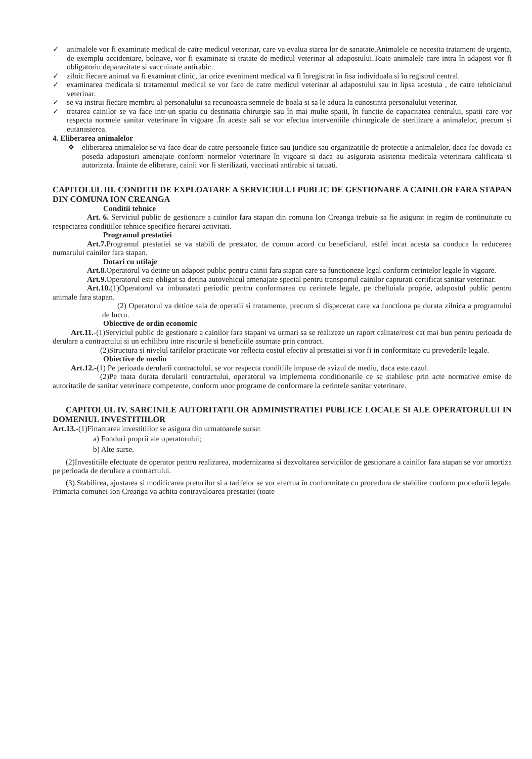✓ animalele vor fi examinate medical de catre medicul veterinar, care va evalua starea lor de sanatate.Animalele ce necesita tratament de urgenta, de exemplu accidentare, bolnave, vor fi examinate si tratate de medicul veterinar al adapostului.Toate animalele care intra în adapost vor fi obligatoriu deparazitate si vaccninate antirabic.
✓ zilnic fiecare animal va fi examinat clinic, iar orice eveniment medical va fi înregistrat în fisa individuala si în registrul central.
✓ examinarea medicala si tratamentul medical se vor face de catre medicul veterinar al adapostului sau in lipsa acestuia , de catre tehnicianul veterinar.
✓ se va instrui fiecare membru al personalului sa recunoasca semnele de boala si sa le aduca la cunostinta personalului veterinar.
✓ tratarea cainilor se va face intr-un spatiu cu destinatia chirurgie sau în mai multe spatii, în functie de capacitatea centrului, spatii care vor respecta normele sanitar veterinare în vigoare .În aceste sali se vor efectua interventiile chirurgicale de sterilizare a animalelor, precum si eutanasierea.
4. Eliberarea animalelor
❖ eliberarea animalelor se va face doar de catre persoanele fizice sau juridice sau organizatiile de protectie a animalelor, daca fac dovada ca poseda adaposturi amenajate conform normelor veterinare în vigoare si daca au asigurata asistenta medicala veterinara calificata si autorizata. Înainte de eliberare, cainii vor fi sterilizati, vaccinati antirabic si tatuati.
CAPITOLUL III. CONDITII DE EXPLOATARE A SERVICIULUI PUBLIC DE GESTIONARE A CAINILOR FARA STAPAN DIN COMUNA ION CREANGA
Conditii tehnice
Art. 6. Serviciul public de gestionare a cainilor fara stapan din comuna Ion Creanga trebuie sa fie asigurat in regim de continuitate cu respectarea conditiilor tehnice specifice fiecarei activitati.
Programul prestatiei
Art.7. Programul prestatiei se va stabili de prestator, de comun acord cu beneficiarul, astfel incat acesta sa conduca la reducerea numarului cainilor fara stapan.
Dotari cu utilaje
Art.8. Operatorul va detine un adapost public pentru cainii fara stapan care sa functioneze legal conform cerintelor legale în vigoare.
Art.9. Operatorul este obligat sa detina autovehicul amenajate special pentru transportul cainilor capturati certificat sanitar veterinar.
Art.10.(1)Operatorul va imbunatati periodic pentru conformarea cu cerintele legale, pe cheltuiala proprie, adapostul public pentru animale fara stapan.
(2) Operatorul va detine sala de operatii si tratamente, precum si dispecerat care va functiona pe durata zilnica a programului de lucru.
Obiective de ordin economic
Art.11.-(1)Serviciul public de gestionare a cainilor fara stapani va urmari sa se realizeze un raport calitate/cost cat mai bun pentru perioada de derulare a contractului si un echilibru intre riscurile si beneficiile asumate prin contract.
(2)Structura si nivelul tarifelor practicate vor reflecta costul efectiv al prestatiei si vor fi in conformitate cu prevederile legale.
Obiective de mediu
Art.12.-(1) Pe perioada derularii contractului, se vor respecta conditiile impuse de avizul de mediu, daca este cazul.
(2)Pe toata durata derularii contractului, operatorul va implementa conditionarile ce se stabilesc prin acte normative emise de autoritatile de sanitar veterinare competente, conform unor programe de conformare la cerintele sanitar veterinare.
CAPITOLUL IV. SARCINILE AUTORITATILOR ADMINISTRATIEI PUBLICE LOCALE SI ALE OPERATORULUI IN DOMENIUL INVESTITIILOR
Art.13.-(1)Finantarea investitiilor se asigura din urmatoarele surse:
a) Fonduri proprii ale operatorului;
b) Alte surse.
(2)Investitiile efectuate de operator pentru realizarea, modernizarea si dezvoltarea serviciilor de gestionare a cainilor fara stapan se vor amortiza pe perioada de derulare a contractului.
(3).Stabilirea, ajustarea si modificarea preturilor si a tarifelor se vor efectua în conformitate cu procedura de stabilire conform procedurii legale. Primaria comunei Ion Creanga va achita contravaloarea prestatiei (toate